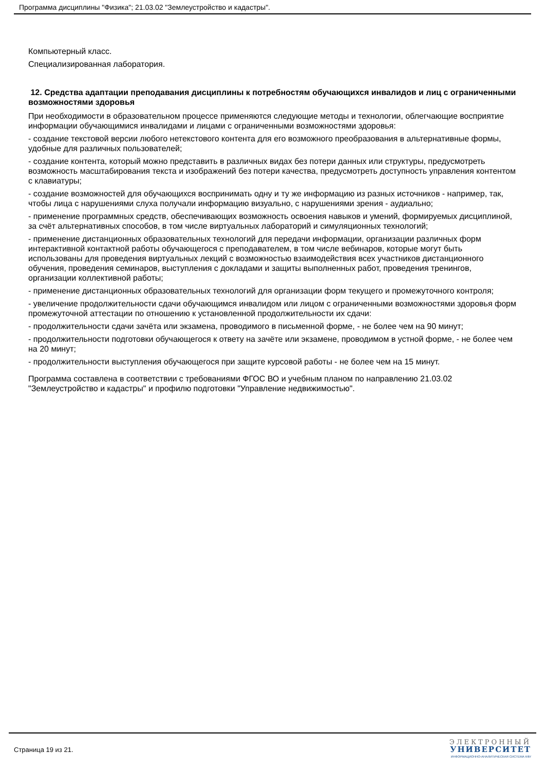Программа дисциплины "Физика"; 21.03.02 "Землеустройство и кадастры".
Компьютерный класс.
Специализированная лаборатория.
12. Средства адаптации преподавания дисциплины к потребностям обучающихся инвалидов и лиц с ограниченными возможностями здоровья
При необходимости в образовательном процессе применяются следующие методы и технологии, облегчающие восприятие информации обучающимися инвалидами и лицами с ограниченными возможностями здоровья:
- создание текстовой версии любого нетекстового контента для его возможного преобразования в альтернативные формы, удобные для различных пользователей;
- создание контента, который можно представить в различных видах без потери данных или структуры, предусмотреть возможность масштабирования текста и изображений без потери качества, предусмотреть доступность управления контентом с клавиатуры;
- создание возможностей для обучающихся воспринимать одну и ту же информацию из разных источников - например, так, чтобы лица с нарушениями слуха получали информацию визуально, с нарушениями зрения - аудиально;
- применение программных средств, обеспечивающих возможность освоения навыков и умений, формируемых дисциплиной, за счёт альтернативных способов, в том числе виртуальных лабораторий и симуляционных технологий;
- применение дистанционных образовательных технологий для передачи информации, организации различных форм интерактивной контактной работы обучающегося с преподавателем, в том числе вебинаров, которые могут быть использованы для проведения виртуальных лекций с возможностью взаимодействия всех участников дистанционного обучения, проведения семинаров, выступления с докладами и защиты выполненных работ, проведения тренингов, организации коллективной работы;
- применение дистанционных образовательных технологий для организации форм текущего и промежуточного контроля;
- увеличение продолжительности сдачи обучающимся инвалидом или лицом с ограниченными возможностями здоровья форм промежуточной аттестации по отношению к установленной продолжительности их сдачи:
- продолжительности сдачи зачёта или экзамена, проводимого в письменной форме, - не более чем на 90 минут;
- продолжительности подготовки обучающегося к ответу на зачёте или экзамене, проводимом в устной форме, - не более чем на 20 минут;
- продолжительности выступления обучающегося при защите курсовой работы - не более чем на 15 минут.
Программа составлена в соответствии с требованиями ФГОС ВО и учебным планом по направлению 21.03.02 "Землеустройство и кадастры" и профилю подготовки "Управление недвижимостью".
Страница 19 из 21.
ЭЛЕКТРОННЫЙ
УНИВЕРСИТЕТ
ИНФОРМАЦИОННО-АНАЛИТИЧЕСКАЯ СИСТЕМА КФУ